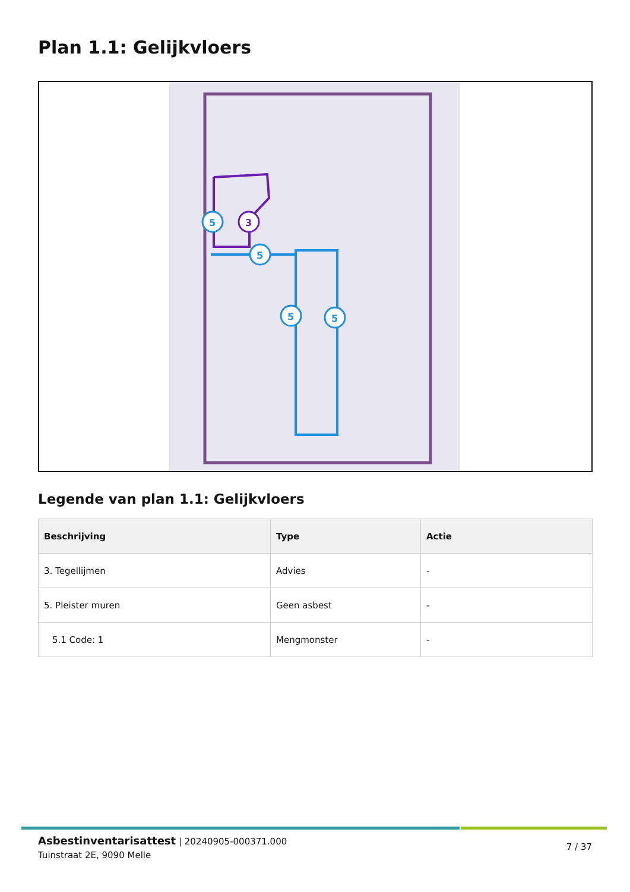Plan 1.1: Gelijkvloers
5
3
5
5
5
Legende van plan 1.1: Gelijkvloers
| Beschrijving | Type | Actie |
| --- | --- | --- |
| 3. Tegellijmen | Advies | - |
| 5. Pleister muren | Geen asbest | - |
| 5.1 Code: 1 | Mengmonster | - |
Asbestinventarisattest | 20240905-000371.000
Tuinstraat 2E, 9090 Melle
7 / 37